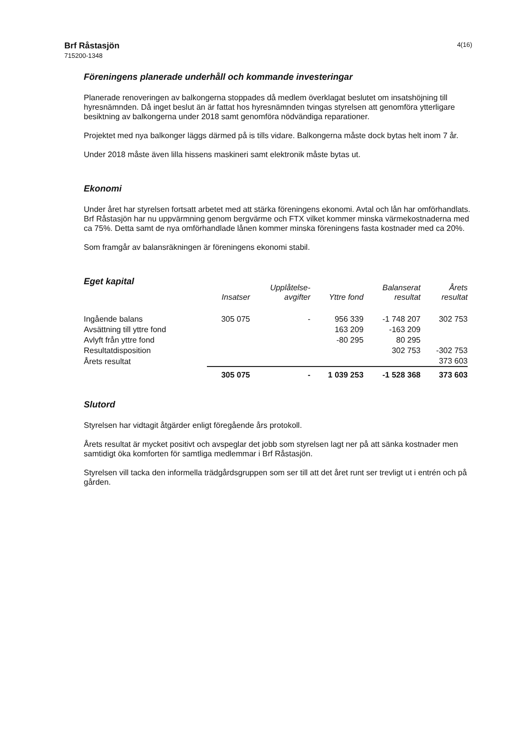Brf Råstasjön
715200-1348
4(16)
Föreningens planerade underhåll och kommande investeringar
Planerade renoveringen av balkongerna stoppades då medlem överklagat beslutet om insatshöjning till hyresnämnden. Då inget beslut än är fattat hos hyresnämnden tvingas styrelsen att genomföra ytterligare besiktning av balkongerna under 2018 samt genomföra nödvändiga reparationer.
Projektet med nya balkonger läggs därmed på is tills vidare. Balkongerna måste dock bytas helt inom 7 år.
Under 2018 måste även lilla hissens maskineri samt elektronik måste bytas ut.
Ekonomi
Under året har styrelsen fortsatt arbetet med att stärka föreningens ekonomi. Avtal och lån har omförhandlats. Brf Råstasjön har nu uppvärmning genom bergvärme och FTX vilket kommer minska värmekostnaderna med ca 75%. Detta samt de nya omförhandlade lånen kommer minska föreningens fasta kostnader med ca 20%.
Som framgår av balansräkningen är föreningens ekonomi stabil.
Eget kapital
| | Insatser | Upplåtelse- avgifter | Yttre fond | Balanserat resultat | Årets resultat |
| --- | --- | --- | --- | --- | --- |
| Ingående balans | 305 075 | - | 956 339 | -1 748 207 | 302 753 |
| Avsättning till yttre fond | | | 163 209 | -163 209 | |
| Avlyft från yttre fond | | | -80 295 | 80 295 | |
| Resultatdisposition | | | | 302 753 | -302 753 |
| Årets resultat | | | | | 373 603 |
| | 305 075 | - | 1 039 253 | -1 528 368 | 373 603 |
Slutord
Styrelsen har vidtagit åtgärder enligt föregående års protokoll.
Årets resultat är mycket positivt och avspeglar det jobb som styrelsen lagt ner på att sänka kostnader men samtidigt öka komforten för samtliga medlemmar i Brf Råstasjön.
Styrelsen vill tacka den informella trädgårdsgruppen som ser till att det året runt ser trevligt ut i entrén och på gården.